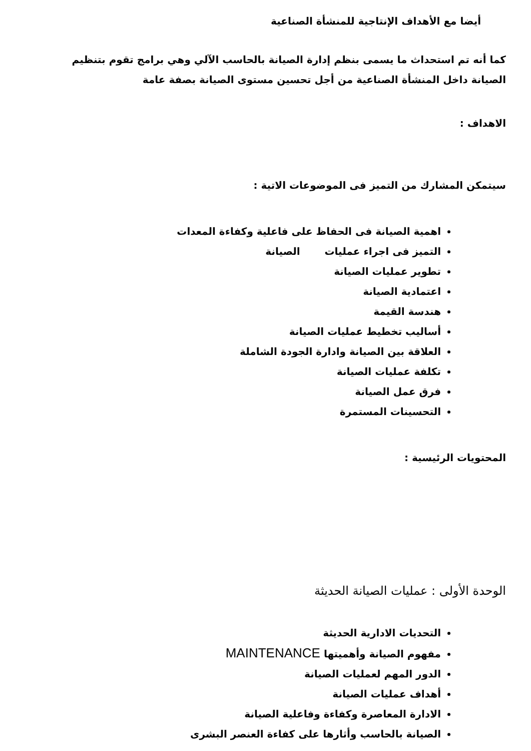أيضا مع الأهداف الإنتاجية للمنشأة الصناعية
كما أنه تم استحداث ما يسمى بنظم إدارة الصيانة بالحاسب الآلي وهي برامج تقوم بتنظيم الصيانة داخل المنشأة الصناعية من أجل تحسين مستوى الصيانة بصفة عامة
الاهداف :
سيتمكن المشارك من التميز فى الموضوعات الاتية :
اهمية الصيانة فى الحفاظ على فاعلية وكفاءة المعدات
التميز فى اجراء عمليات الصيانة
تطوير عمليات الصيانة
اعتمادية الصيانة
هندسة القيمة
أساليب تخطيط عمليات الصيانة
العلاقة بين الصيانة وادارة الجودة الشاملة
تكلفة عمليات الصيانة
فرق عمل الصيانة
التحسينات المستمرة
المحتويات الرئيسية :
الوحدة الأولى : عمليات الصيانة الحديثة
التحديات الادارية الحديثة
مفهوم الصيانة وأهميتها MAINTENANCE
الدور المهم لعمليات الصيانة
أهداف عمليات الصيانة
الادارة المعاصرة وكفاءة وفاعلية الصيانة
الصيانة بالحاسب وأثارها على كفاءة العنصر البشرى